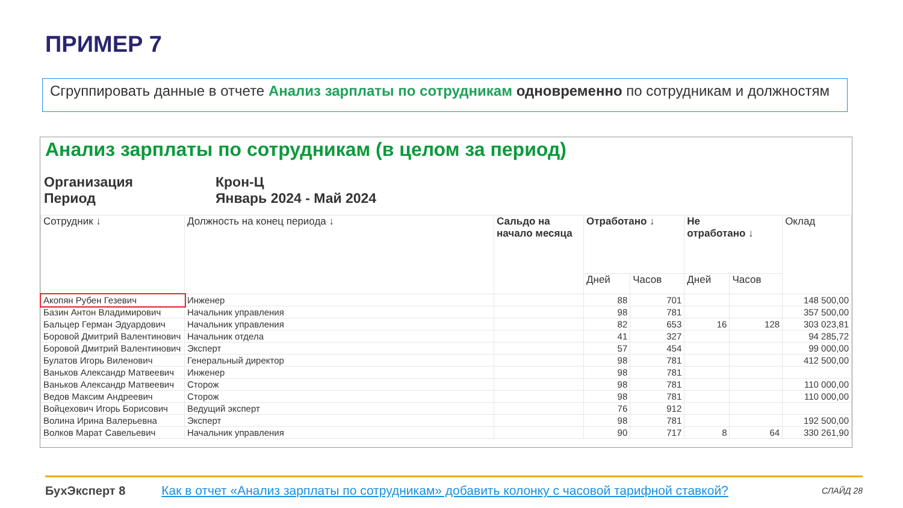ПРИМЕР 7
Сгруппировать данные в отчете Анализ зарплаты по сотрудникам одновременно по сотрудникам и должностям
Анализ зарплаты по сотрудникам (в целом за период)
Организация Крон-Ц Период Январь 2024 - Май 2024
| Сотрудник ↓ | Должность на конец периода ↓ | Сальдо на начало месяца | Отработано ↓ | | Не отработано ↓ | | Оклад |
| --- | --- | --- | --- | --- | --- | --- | --- |
| | | | Дней | Часов | Дней | Часов | |
| Акопян Рубен Гезевич | Инженер | | 88 | 701 | | | 148 500,00 |
| Базин Антон Владимирович | Начальник управления | | 98 | 781 | | | 357 500,00 |
| Бальцер Герман Эдуардович | Начальник управления | | 82 | 653 | 16 | 128 | 303 023,81 |
| Боровой Дмитрий Валентинович | Начальник отдела | | 41 | 327 | | | 94 285,72 |
| Боровой Дмитрий Валентинович | Эксперт | | 57 | 454 | | | 99 000,00 |
| Булатов Игорь Виленович | Генеральный директор | | 98 | 781 | | | 412 500,00 |
| Ваньков Александр Матвеевич | Инженер | | 98 | 781 | | | |
| Ваньков Александр Матвеевич | Сторож | | 98 | 781 | | | 110 000,00 |
| Ведов Максим Андреевич | Сторож | | 98 | 781 | | | 110 000,00 |
| Войцехович Игорь Борисович | Ведущий эксперт | | 76 | 912 | | | |
| Волина Ирина Валерьевна | Эксперт | | 98 | 781 | | | 192 500,00 |
| Волков Марат Савельевич | Начальник управления | | 90 | 717 | 8 | 64 | 330 261,90 |
БухЭксперт 8 Как в отчет «Анализ зарплаты по сотрудникам» добавить колонку с часовой тарифной ставкой? СЛАЙД 28